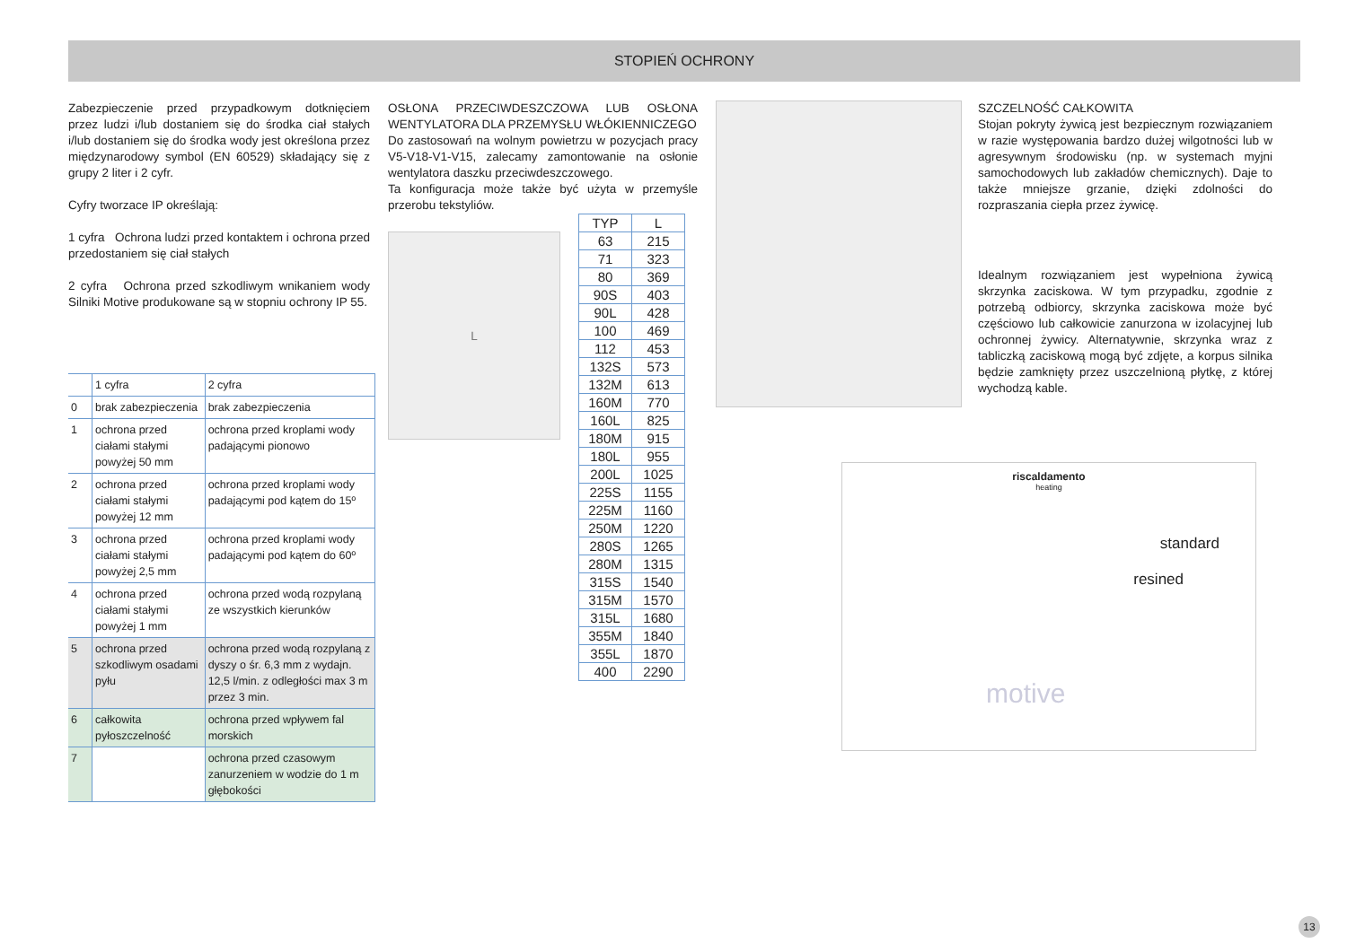STOPIEŃ OCHRONY
Zabezpieczenie przed przypadkowym dotknięciem przez ludzi i/lub dostaniem się do środka ciał stałych i/lub dostaniem się do środka wody jest określona przez międzynarodowy symbol (EN 60529) składający się z grupy 2 liter i 2 cyfr.
Cyfry tworzace IP określają:
1 cyfra Ochrona ludzi przed kontaktem i ochrona przed przedostaniem się ciał stałych
2 cyfra Ochrona przed szkodliwym wnikaniem wody Silniki Motive produkowane są w stopniu ochrony IP 55.
| | 1 cyfra | 2 cyfra |
| 0 | brak zabezpieczenia | brak zabezpieczenia |
| 1 | ochrona przed ciałami stałymi powyżej 50 mm | ochrona przed kroplami wody padającymi pionowo |
| 2 | ochrona przed ciałami stałymi powyżej 12 mm | ochrona przed kroplami wody padającymi pod kątem do 15º |
| 3 | ochrona przed ciałami stałymi powyżej 2,5 mm | ochrona przed kroplami wody padającymi pod kątem do 60º |
| 4 | ochrona przed ciałami stałymi powyżej 1 mm | ochrona przed wodą rozpylaną ze wszystkich kierunków |
| 5 | ochrona przed szkodliwym osadami pyłu | ochrona przed wodą rozpylaną z dyszy o śr. 6,3 mm z wydajn. 12,5 l/min. z odległości max 3 m przez 3 min. |
| 6 | całkowita pyłoszczelność | ochrona przed wpływem fal morskich |
| 7 | | ochrona przed czasowym zanurzeniem w wodzie do 1 m głębokości |
OSŁONA PRZECIWDESZCZOWA LUB OSŁONA WENTYLATORA DLA PRZEMYSŁU WŁÓKIENNICZEGO
Do zastosowań na wolnym powietrzu w pozycjach pracy V5-V18-V1-V15, zalecamy zamontowanie na osłonie wentylatora daszku przeciwdeszczowego.
Ta konfiguracja może także być użyta w przemyśle przerobu tekstyliów.
L
| TYP | L |
| --- | --- |
| 63 | 215 |
| 71 | 323 |
| 80 | 369 |
| 90S | 403 |
| 90L | 428 |
| 100 | 469 |
| 112 | 453 |
| 132S | 573 |
| 132M | 613 |
| 160M | 770 |
| 160L | 825 |
| 180M | 915 |
| 180L | 955 |
| 200L | 1025 |
| 225S | 1155 |
| 225M | 1160 |
| 250M | 1220 |
| 280S | 1265 |
| 280M | 1315 |
| 315S | 1540 |
| 315M | 1570 |
| 315L | 1680 |
| 355M | 1840 |
| 355L | 1870 |
| 400 | 2290 |
SZCZELNOŚĆ CAŁKOWITA
Stojan pokryty żywicą jest bezpiecznym rozwiązaniem w razie występowania bardzo dużej wilgotności lub w agresywnym środowisku (np. w systemach myjni samochodowych lub zakładów chemicznych). Daje to także mniejsze grzanie, dzięki zdolności do rozpraszania ciepła przez żywicę.
Idealnym rozwiązaniem jest wypełniona żywicą skrzynka zaciskowa. W tym przypadku, zgodnie z potrzebą odbiorcy, skrzynka zaciskowa może być częściowo lub całkowicie zanurzona w izolacyjnej lub ochronnej żywicy. Alternatywnie, skrzynka wraz z tabliczką zaciskową mogą być zdjęte, a korpus silnika będzie zamknięty przez uszczelnioną płytkę, z której wychodzą kable.
riscaldamento
heating
standard
resined
motive
13